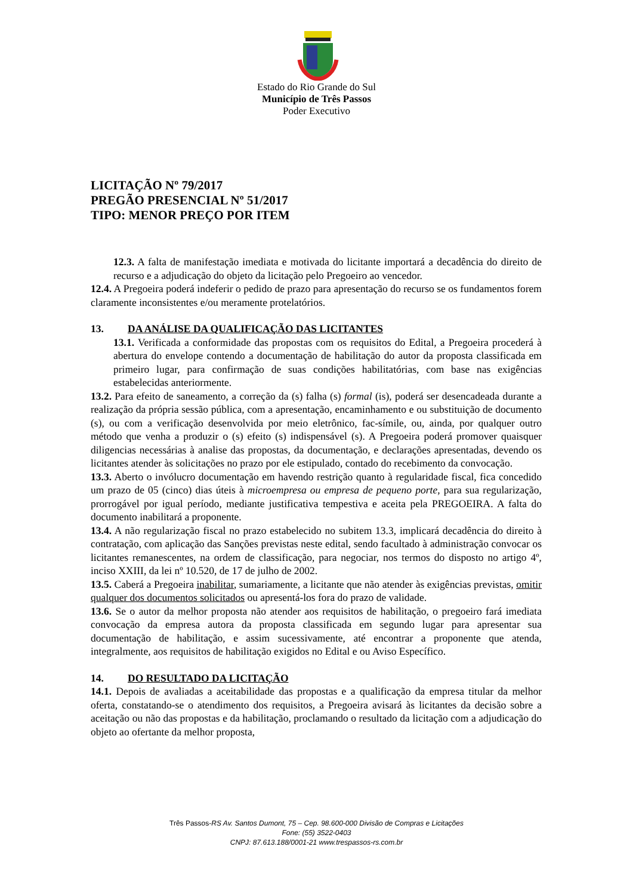Estado do Rio Grande do Sul
Município de Três Passos
Poder Executivo
LICITAÇÃO Nº 79/2017
PREGÃO PRESENCIAL Nº 51/2017
TIPO: MENOR PREÇO POR ITEM
12.3. A falta de manifestação imediata e motivada do licitante importará a decadência do direito de recurso e a adjudicação do objeto da licitação pelo Pregoeiro ao vencedor.
12.4. A Pregoeira poderá indeferir o pedido de prazo para apresentação do recurso se os fundamentos forem claramente inconsistentes e/ou meramente protelatórios.
13. DA ANÁLISE DA QUALIFICAÇÃO DAS LICITANTES
13.1. Verificada a conformidade das propostas com os requisitos do Edital, a Pregoeira procederá à abertura do envelope contendo a documentação de habilitação do autor da proposta classificada em primeiro lugar, para confirmação de suas condições habilitatórias, com base nas exigências estabelecidas anteriormente.
13.2. Para efeito de saneamento, a correção da (s) falha (s) formal (is), poderá ser desencadeada durante a realização da própria sessão pública, com a apresentação, encaminhamento e ou substituição de documento (s), ou com a verificação desenvolvida por meio eletrônico, fac-símile, ou, ainda, por qualquer outro método que venha a produzir o (s) efeito (s) indispensável (s). A Pregoeira poderá promover quaisquer diligencias necessárias à analise das propostas, da documentação, e declarações apresentadas, devendo os licitantes atender às solicitações no prazo por ele estipulado, contado do recebimento da convocação.
13.3. Aberto o invólucro documentação em havendo restrição quanto à regularidade fiscal, fica concedido um prazo de 05 (cinco) dias úteis à microempresa ou empresa de pequeno porte, para sua regularização, prorrogável por igual período, mediante justificativa tempestiva e aceita pela PREGOEIRA. A falta do documento inabilitará a proponente.
13.4. A não regularização fiscal no prazo estabelecido no subitem 13.3, implicará decadência do direito à contratação, com aplicação das Sanções previstas neste edital, sendo facultado à administração convocar os licitantes remanescentes, na ordem de classificação, para negociar, nos termos do disposto no artigo 4º, inciso XXIII, da lei nº 10.520, de 17 de julho de 2002.
13.5. Caberá a Pregoeira inabilitar, sumariamente, a licitante que não atender às exigências previstas, omitir qualquer dos documentos solicitados ou apresentá-los fora do prazo de validade.
13.6. Se o autor da melhor proposta não atender aos requisitos de habilitação, o pregoeiro fará imediata convocação da empresa autora da proposta classificada em segundo lugar para apresentar sua documentação de habilitação, e assim sucessivamente, até encontrar a proponente que atenda, integralmente, aos requisitos de habilitação exigidos no Edital e ou Aviso Específico.
14. DO RESULTADO DA LICITAÇÃO
14.1. Depois de avaliadas a aceitabilidade das propostas e a qualificação da empresa titular da melhor oferta, constatando-se o atendimento dos requisitos, a Pregoeira avisará às licitantes da decisão sobre a aceitação ou não das propostas e da habilitação, proclamando o resultado da licitação com a adjudicação do objeto ao ofertante da melhor proposta,
Três Passos-RS Av. Santos Dumont, 75 – Cep. 98.600-000 Divisão de Compras e Licitações
Fone: (55) 3522-0403
CNPJ: 87.613.188/0001-21 www.trespassos-rs.com.br